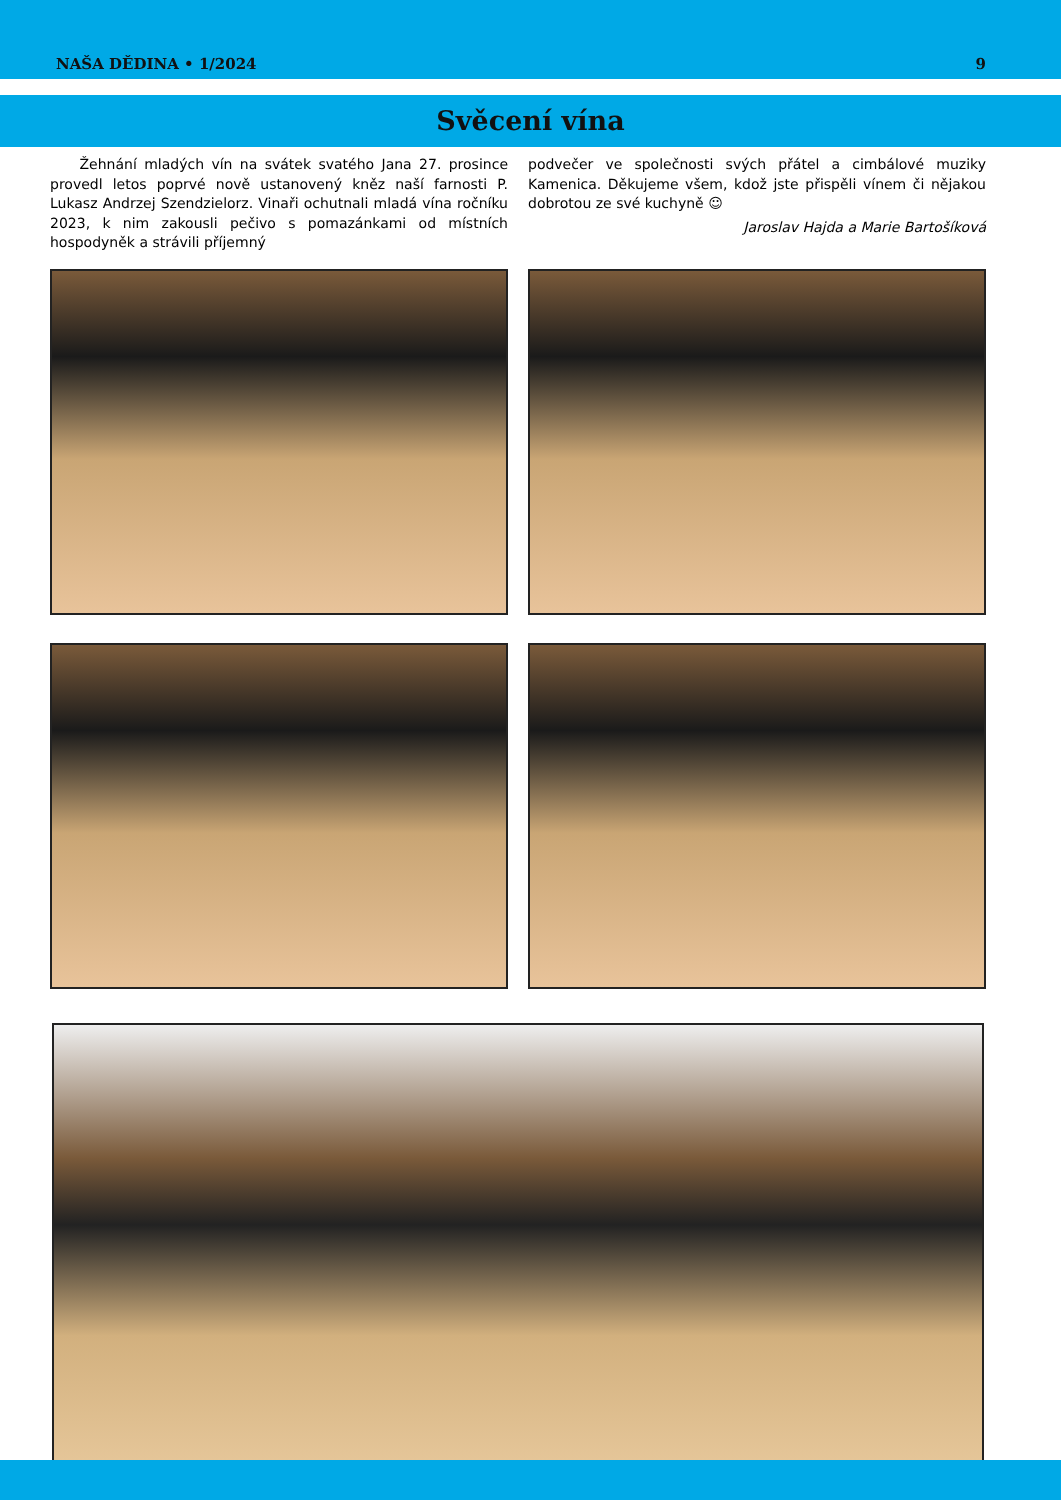NAŠA DĚDINA • 1/2024 9
Svěcení vína
Žehnání mladých vín na svátek svatého Jana 27. prosince provedl letos poprvé nově ustanovený kněz naší farnosti P. Lukasz Andrzej Szendzielorz. Vinaři ochutnali mladá vína ročníku 2023, k nim zakousli pečivo s pomazánkami od místních hospodyněk a strávili příjemný
podvečer ve společnosti svých přátel a cimbálové muziky Kamenica. Děkujeme všem, kdož jste přispěli vínem či nějakou dobrotou ze své kuchyně ☺
Jaroslav Hajda a Marie Bartošíková